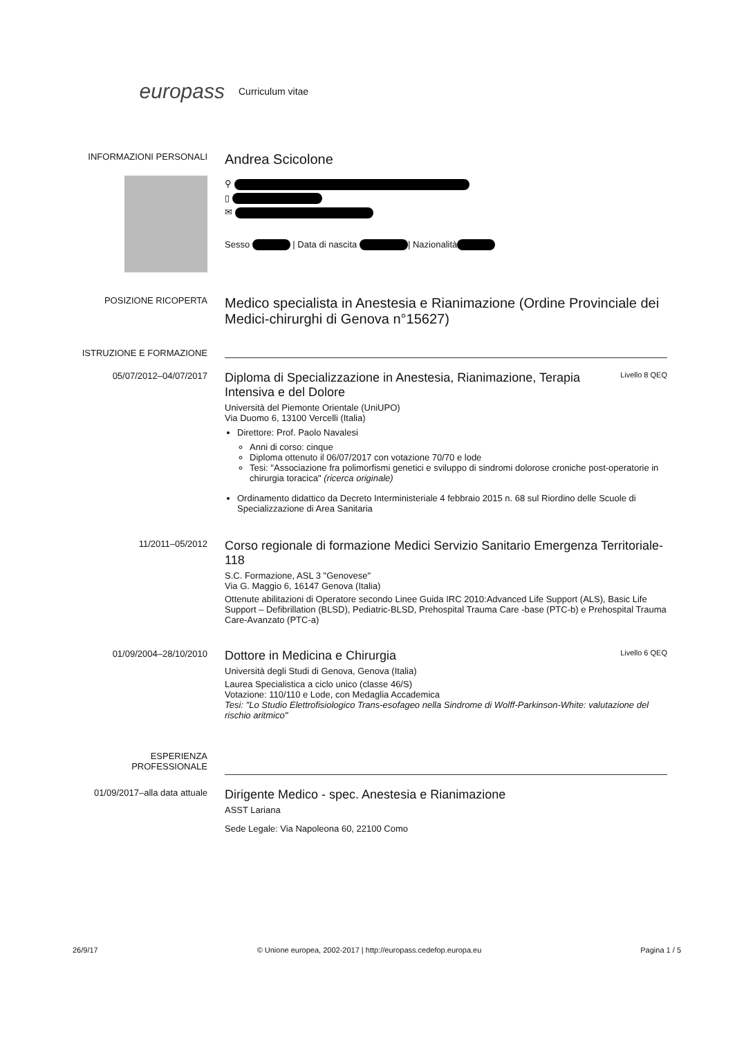europass
Curriculum vitae
INFORMAZIONI PERSONALI
Andrea Scicolone
⚲
▯
✉
Sesso | Data di nascita | Nazionalità
POSIZIONE RICOPERTA
Medico specialista in Anestesia e Rianimazione (Ordine Provinciale dei Medici-chirurghi di Genova n°15627)
ISTRUZIONE E FORMAZIONE
05/07/2012–04/07/2017
Diploma di Specializzazione in Anestesia, Rianimazione, Terapia Intensiva e del Dolore Livello 8 QEQ
Università del Piemonte Orientale (UniUPO)
Via Duomo 6, 13100 Vercelli (Italia)
Direttore: Prof. Paolo Navalesi
Anni di corso: cinque
Diploma ottenuto il 06/07/2017 con votazione 70/70 e lode
Tesi: "Associazione fra polimorfismi genetici e sviluppo di sindromi dolorose croniche post-operatorie in chirurgia toracica" (ricerca originale)
Ordinamento didattico da Decreto Interministeriale 4 febbraio 2015 n. 68 sul Riordino delle Scuole di Specializzazione di Area Sanitaria
11/2011–05/2012
Corso regionale di formazione Medici Servizio Sanitario Emergenza Territoriale-118
S.C. Formazione, ASL 3 "Genovese"
Via G. Maggio 6, 16147 Genova (Italia)
Ottenute abilitazioni di Operatore secondo Linee Guida IRC 2010:Advanced Life Support (ALS), Basic Life Support – Defibrillation (BLSD), Pediatric-BLSD, Prehospital Trauma Care -base (PTC-b) e Prehospital Trauma Care-Avanzato (PTC-a)
01/09/2004–28/10/2010
Dottore in Medicina e Chirurgia Livello 6 QEQ
Università degli Studi di Genova, Genova (Italia)
Laurea Specialistica a ciclo unico (classe 46/S)
Votazione: 110/110 e Lode, con Medaglia Accademica
Tesi: "Lo Studio Elettrofisiologico Trans-esofageo nella Sindrome di Wolff-Parkinson-White: valutazione del rischio aritmico"
ESPERIENZA
PROFESSIONALE
01/09/2017–alla data attuale
Dirigente Medico - spec. Anestesia e Rianimazione
ASST Lariana
Sede Legale: Via Napoleona 60, 22100 Como
26/9/17 © Unione europea, 2002-2017 | http://europass.cedefop.europa.eu Pagina 1 / 5